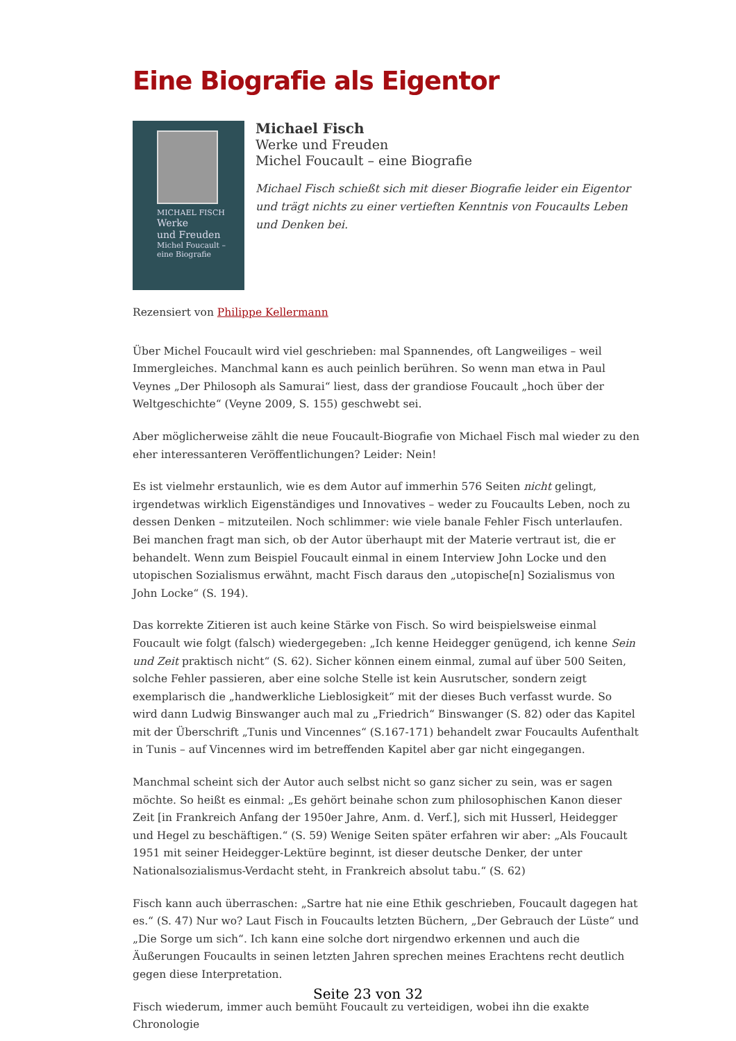Eine Biografie als Eigentor
MICHAEL FISCH
Werke
und Freuden
Michel Foucault –
eine Biografie
Michael Fisch
Werke und Freuden
Michel Foucault – eine Biografie
Michael Fisch schießt sich mit dieser Biografie leider ein Eigentor und trägt nichts zu einer vertieften Kenntnis von Foucaults Leben und Denken bei.
Rezensiert von Philippe Kellermann
Über Michel Foucault wird viel geschrieben: mal Spannendes, oft Langweiliges – weil Immergleiches. Manchmal kann es auch peinlich berühren. So wenn man etwa in Paul Veynes „Der Philosoph als Samurai“ liest, dass der grandiose Foucault „hoch über der Weltgeschichte“ (Veyne 2009, S. 155) geschwebt sei.
Aber möglicherweise zählt die neue Foucault-Biografie von Michael Fisch mal wieder zu den eher interessanteren Veröffentlichungen? Leider: Nein!
Es ist vielmehr erstaunlich, wie es dem Autor auf immerhin 576 Seiten nicht gelingt, irgendetwas wirklich Eigenständiges und Innovatives – weder zu Foucaults Leben, noch zu dessen Denken – mitzuteilen. Noch schlimmer: wie viele banale Fehler Fisch unterlaufen. Bei manchen fragt man sich, ob der Autor überhaupt mit der Materie vertraut ist, die er behandelt. Wenn zum Beispiel Foucault einmal in einem Interview John Locke und den utopischen Sozialismus erwähnt, macht Fisch daraus den „utopische[n] Sozialismus von John Locke“ (S. 194).
Das korrekte Zitieren ist auch keine Stärke von Fisch. So wird beispielsweise einmal Foucault wie folgt (falsch) wiedergegeben: „Ich kenne Heidegger genügend, ich kenne Sein und Zeit praktisch nicht“ (S. 62). Sicher können einem einmal, zumal auf über 500 Seiten, solche Fehler passieren, aber eine solche Stelle ist kein Ausrutscher, sondern zeigt exemplarisch die „handwerkliche Lieblosigkeit“ mit der dieses Buch verfasst wurde. So wird dann Ludwig Binswanger auch mal zu „Friedrich“ Binswanger (S. 82) oder das Kapitel mit der Überschrift „Tunis und Vincennes“ (S.167-171) behandelt zwar Foucaults Aufenthalt in Tunis – auf Vincennes wird im betreffenden Kapitel aber gar nicht eingegangen.
Manchmal scheint sich der Autor auch selbst nicht so ganz sicher zu sein, was er sagen möchte. So heißt es einmal: „Es gehört beinahe schon zum philosophischen Kanon dieser Zeit [in Frankreich Anfang der 1950er Jahre, Anm. d. Verf.], sich mit Husserl, Heidegger und Hegel zu beschäftigen.“ (S. 59) Wenige Seiten später erfahren wir aber: „Als Foucault 1951 mit seiner Heidegger-Lektüre beginnt, ist dieser deutsche Denker, der unter Nationalsozialismus-Verdacht steht, in Frankreich absolut tabu.“ (S. 62)
Fisch kann auch überraschen: „Sartre hat nie eine Ethik geschrieben, Foucault dagegen hat es.“ (S. 47) Nur wo? Laut Fisch in Foucaults letzten Büchern, „Der Gebrauch der Lüste“ und „Die Sorge um sich“. Ich kann eine solche dort nirgendwo erkennen und auch die Äußerungen Foucaults in seinen letzten Jahren sprechen meines Erachtens recht deutlich gegen diese Interpretation.
Fisch wiederum, immer auch bemüht Foucault zu verteidigen, wobei ihn die exakte Chronologie
Seite 23 von 32